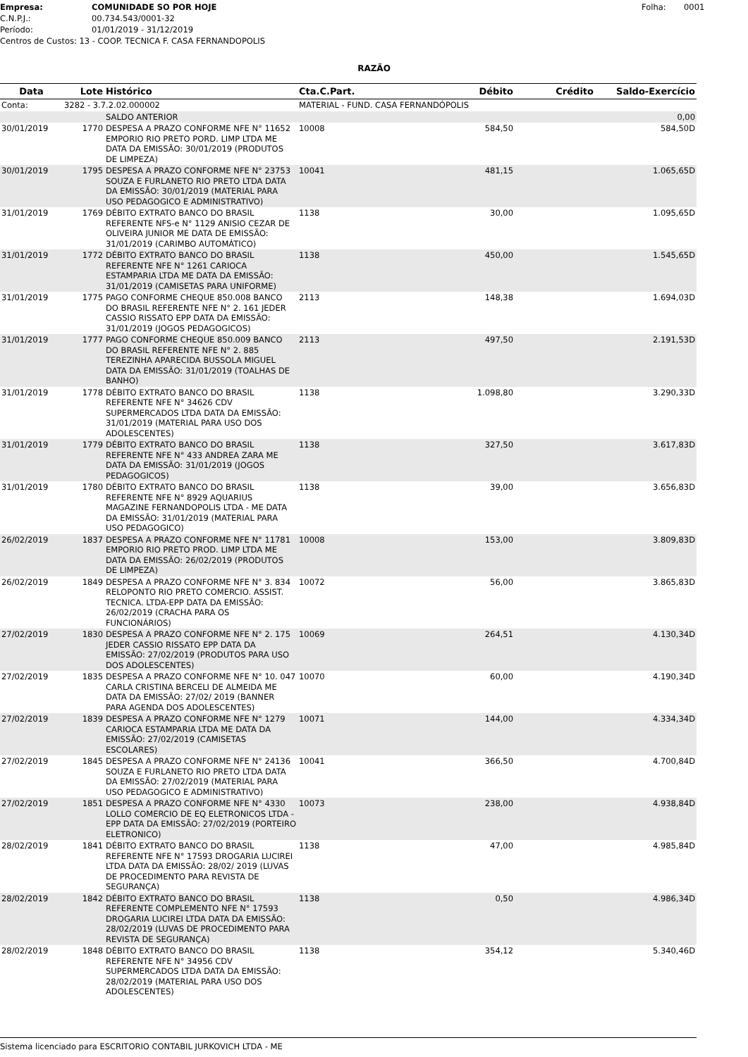Empresa: COMUNIDADE SO POR HOJE Folha: 0001
C.N.P.J.: 00.734.543/0001-32
Período: 01/01/2019 - 31/12/2019
Centros de Custos: 13 - COOP. TECNICA F. CASA FERNANDOPOLIS
RAZÃO
| Data | Lote | Histórico | Cta.C.Part. | Débito | Crédito | Saldo-Exercício |
| --- | --- | --- | --- | --- | --- | --- |
| Conta: | 3282 - 3.7.2.02.000002 | | MATERIAL - FUND. CASA FERNANDÓPOLIS | | | |
| | | SALDO ANTERIOR | | | | 0,00 |
| 30/01/2019 | 1770 | DESPESA A PRAZO CONFORME NFE N° 11652 EMPORIO RIO PRETO PORD. LIMP LTDA ME DATA DA EMISSÃO: 30/01/2019 (PRODUTOS DE LIMPEZA) | 10008 | 584,50 | | 584,50D |
| 30/01/2019 | 1795 | DESPESA A PRAZO CONFORME NFE N° 23753 SOUZA E FURLANETO RIO PRETO LTDA DATA DA EMISSÃO: 30/01/2019 (MATERIAL PARA USO PEDAGOGICO E ADMINISTRATIVO) | 10041 | 481,15 | | 1.065,65D |
| 31/01/2019 | 1769 | DÉBITO EXTRATO BANCO DO BRASIL REFERENTE NFS-e N° 1129 ANISIO CEZAR DE OLIVEIRA JUNIOR ME DATA DE EMISSÃO: 31/01/2019 (CARIMBO AUTOMÁTICO) | 1138 | 30,00 | | 1.095,65D |
| 31/01/2019 | 1772 | DÉBITO EXTRATO BANCO DO BRASIL REFERENTE NFE N° 1261 CARIOCA ESTAMPARIA LTDA ME DATA DA EMISSÃO: 31/01/2019 (CAMISETAS PARA UNIFORME) | 1138 | 450,00 | | 1.545,65D |
| 31/01/2019 | 1775 | PAGO CONFORME CHEQUE 850.008 BANCO DO BRASIL REFERENTE NFE N° 2. 161 JEDER CASSIO RISSATO EPP DATA DA EMISSÃO: 31/01/2019 (JOGOS PEDAGOGICOS) | 2113 | 148,38 | | 1.694,03D |
| 31/01/2019 | 1777 | PAGO CONFORME CHEQUE 850.009 BANCO DO BRASIL REFERENTE NFE N° 2. 885 TEREZINHA APARECIDA BUSSOLA MIGUEL DATA DA EMISSÃO: 31/01/2019 (TOALHAS DE BANHO) | 2113 | 497,50 | | 2.191,53D |
| 31/01/2019 | 1778 | DÉBITO EXTRATO BANCO DO BRASIL REFERENTE NFE N° 34626 CDV SUPERMERCADOS LTDA DATA DA EMISSÃO: 31/01/2019 (MATERIAL PARA USO DOS ADOLESCENTES) | 1138 | 1.098,80 | | 3.290,33D |
| 31/01/2019 | 1779 | DÉBITO EXTRATO BANCO DO BRASIL REFERENTE NFE N° 433 ANDREA ZARA ME DATA DA EMISSÃO: 31/01/2019 (JOGOS PEDAGOGICOS) | 1138 | 327,50 | | 3.617,83D |
| 31/01/2019 | 1780 | DÉBITO EXTRATO BANCO DO BRASIL REFERENTE NFE N° 8929 AQUARIUS MAGAZINE FERNANDOPOLIS LTDA - ME DATA DA EMISSÃO: 31/01/2019 (MATERIAL PARA USO PEDAGOGICO) | 1138 | 39,00 | | 3.656,83D |
| 26/02/2019 | 1837 | DESPESA A PRAZO CONFORME NFE N° 11781 EMPORIO RIO PRETO PROD. LIMP LTDA ME DATA DA EMISSÃO: 26/02/2019 (PRODUTOS DE LIMPEZA) | 10008 | 153,00 | | 3.809,83D |
| 26/02/2019 | 1849 | DESPESA A PRAZO CONFORME NFE N° 3. 834 RELOPONTO RIO PRETO COMERCIO. ASSIST. TECNICA. LTDA-EPP DATA DA EMISSÃO: 26/02/2019 (CRACHA PARA OS FUNCIONÁRIOS) | 10072 | 56,00 | | 3.865,83D |
| 27/02/2019 | 1830 | DESPESA A PRAZO CONFORME NFE N° 2. 175 JEDER CASSIO RISSATO EPP DATA DA EMISSÃO: 27/02/2019 (PRODUTOS PARA USO DOS ADOLESCENTES) | 10069 | 264,51 | | 4.130,34D |
| 27/02/2019 | 1835 | DESPESA A PRAZO CONFORME NFE N° 10. 047 CARLA CRISTINA BERCELI DE ALMEIDA ME DATA DA EMISSÃO: 27/02/ 2019 (BANNER PARA AGENDA DOS ADOLESCENTES) | 10070 | 60,00 | | 4.190,34D |
| 27/02/2019 | 1839 | DESPESA A PRAZO CONFORME NFE N° 1279 CARIOCA ESTAMPARIA LTDA ME DATA DA EMISSÃO: 27/02/2019 (CAMISETAS ESCOLARES) | 10071 | 144,00 | | 4.334,34D |
| 27/02/2019 | 1845 | DESPESA A PRAZO CONFORME NFE N° 24136 SOUZA E FURLANETO RIO PRETO LTDA DATA DA EMISSÃO: 27/02/2019 (MATERIAL PARA USO PEDAGOGICO E ADMINISTRATIVO) | 10041 | 366,50 | | 4.700,84D |
| 27/02/2019 | 1851 | DESPESA A PRAZO CONFORME NFE N° 4330 LOLLO COMERCIO DE EQ ELETRONICOS LTDA - EPP DATA DA EMISSÃO: 27/02/2019 (PORTEIRO ELETRONICO) | 10073 | 238,00 | | 4.938,84D |
| 28/02/2019 | 1841 | DÉBITO EXTRATO BANCO DO BRASIL REFERENTE NFE N° 17593 DROGARIA LUCIREI LTDA DATA DA EMISSÃO: 28/02/ 2019 (LUVAS DE PROCEDIMENTO PARA REVISTA DE SEGURANÇA) | 1138 | 47,00 | | 4.985,84D |
| 28/02/2019 | 1842 | DÉBITO EXTRATO BANCO DO BRASIL REFERENTE COMPLEMENTO NFE N° 17593 DROGARIA LUCIREI LTDA DATA DA EMISSÃO: 28/02/2019 (LUVAS DE PROCEDIMENTO PARA REVISTA DE SEGURANÇA) | 1138 | 0,50 | | 4.986,34D |
| 28/02/2019 | 1848 | DÉBITO EXTRATO BANCO DO BRASIL REFERENTE NFE N° 34956 CDV SUPERMERCADOS LTDA DATA DA EMISSÃO: 28/02/2019 (MATERIAL PARA USO DOS ADOLESCENTES) | 1138 | 354,12 | | 5.340,46D |
Sistema licenciado para ESCRITORIO CONTABIL JURKOVICH LTDA - ME